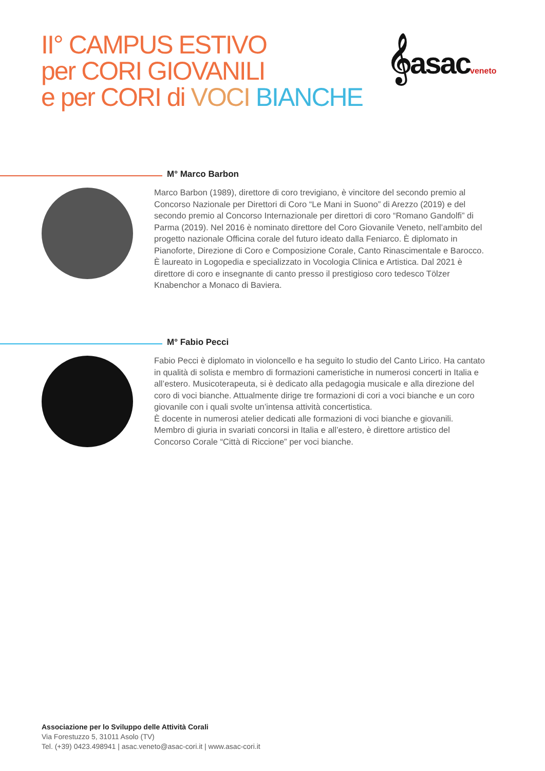II° CAMPUS ESTIVO
per CORI GIOVANILI
e per CORI di VOCI BIANCHE
𝄞asacveneto
M° Marco Barbon
Marco Barbon (1989), direttore di coro trevigiano, è vincitore del secondo premio al Concorso Nazionale per Direttori di Coro “Le Mani in Suono” di Arezzo (2019) e del secondo premio al Concorso Internazionale per direttori di coro “Romano Gandolfi” di Parma (2019). Nel 2016 è nominato direttore del Coro Giovanile Veneto, nell’ambito del progetto nazionale Officina corale del futuro ideato dalla Feniarco. È diplomato in Pianoforte, Direzione di Coro e Composizione Corale, Canto Rinascimentale e Barocco.
È laureato in Logopedia e specializzato in Vocologia Clinica e Artistica. Dal 2021 è direttore di coro e insegnante di canto presso il prestigioso coro tedesco Tölzer Knabenchor a Monaco di Baviera.
M° Fabio Pecci
Fabio Pecci è diplomato in violoncello e ha seguito lo studio del Canto Lirico. Ha cantato in qualità di solista e membro di formazioni cameristiche in numerosi concerti in Italia e all’estero. Musicoterapeuta, si è dedicato alla pedagogia musicale e alla direzione del coro di voci bianche. Attualmente dirige tre formazioni di cori a voci bianche e un coro giovanile con i quali svolte un’intensa attività concertistica.
È docente in numerosi atelier dedicati alle formazioni di voci bianche e giovanili.
Membro di giuria in svariati concorsi in Italia e all’estero, è direttore artistico del Concorso Corale “Città di Riccione” per voci bianche.
Associazione per lo Sviluppo delle Attività Corali
Via Forestuzzo 5, 31011 Asolo (TV)
Tel. (+39) 0423.498941 | asac.veneto@asac-cori.it | www.asac-cori.it